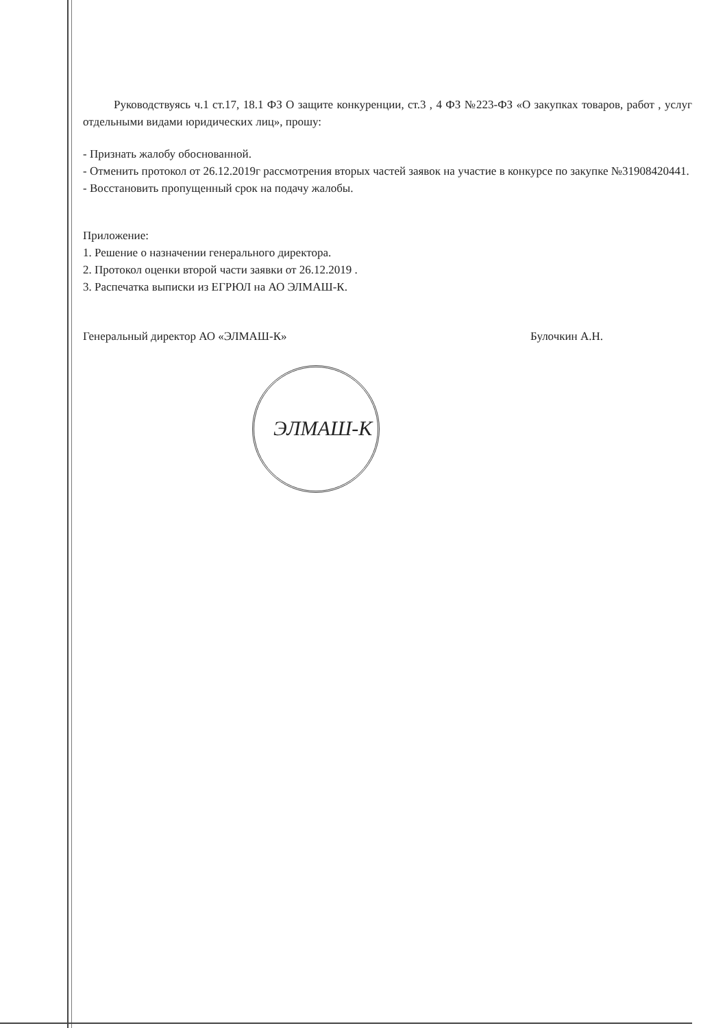Руководствуясь ч.1 ст.17, 18.1 ФЗ О защите конкуренции, ст.3 , 4 ФЗ №223-ФЗ «О закупках товаров, работ , услуг отдельными видами юридических лиц», прошу:
- Признать жалобу обоснованной.
- Отменить протокол от 26.12.2019г рассмотрения вторых частей заявок на участие в конкурсе по закупке №31908420441.
- Восстановить пропущенный срок на подачу жалобы.
Приложение:
1. Решение о назначении генерального директора.
2. Протокол оценки второй части заявки от 26.12.2019 .
3. Распечатка выписки из ЕГРЮЛ на АО ЭЛМАШ-К.
Генеральный директор АО «ЭЛМАШ-К» Булочкин А.Н.
ЭЛМАШ-К